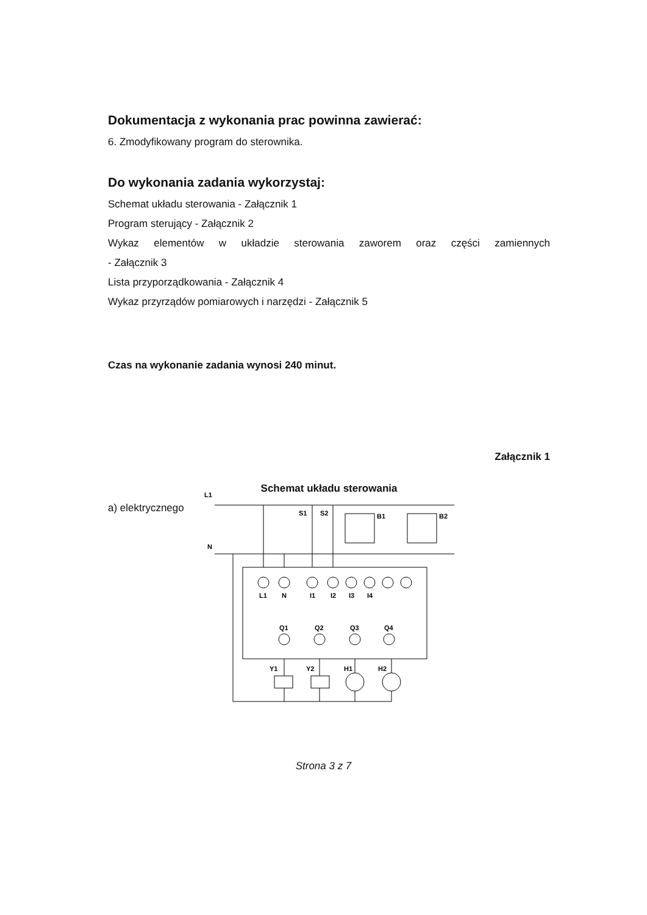Dokumentacja z wykonania prac powinna zawierać:
6. Zmodyfikowany program do sterownika.
Do wykonania zadania wykorzystaj:
Schemat układu sterowania - Załącznik 1
Program sterujący - Załącznik 2
Wykaz elementów w układzie sterowania zaworem oraz części zamiennych
- Załącznik 3
Lista przyporządkowania - Załącznik 4
Wykaz przyrządów pomiarowych i narzędzi - Załącznik 5
Czas na wykonanie zadania wynosi 240 minut.
Załącznik 1
Schemat układu sterowania
a) elektrycznego
L1
N
S1
S2
B1
B2
L1
N
I1
I2
I3
I4
Q1
Q2
Q3
Q4
Y1
Y2
H1
H2
Strona 3 z 7